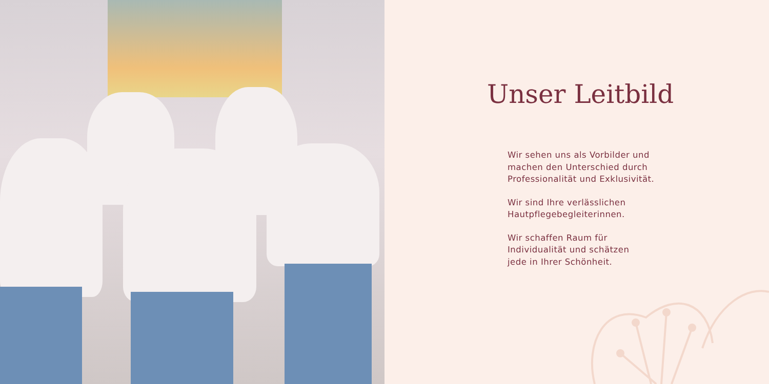Unser Leitbild
Wir sehen uns als Vorbilder und
machen den Unterschied durch
Professionalität und Exklusivität.
Wir sind Ihre verlässlichen
Hautpflegebegleiterinnen.
Wir schaffen Raum für
Individualität und schätzen
jede in Ihrer Schönheit.